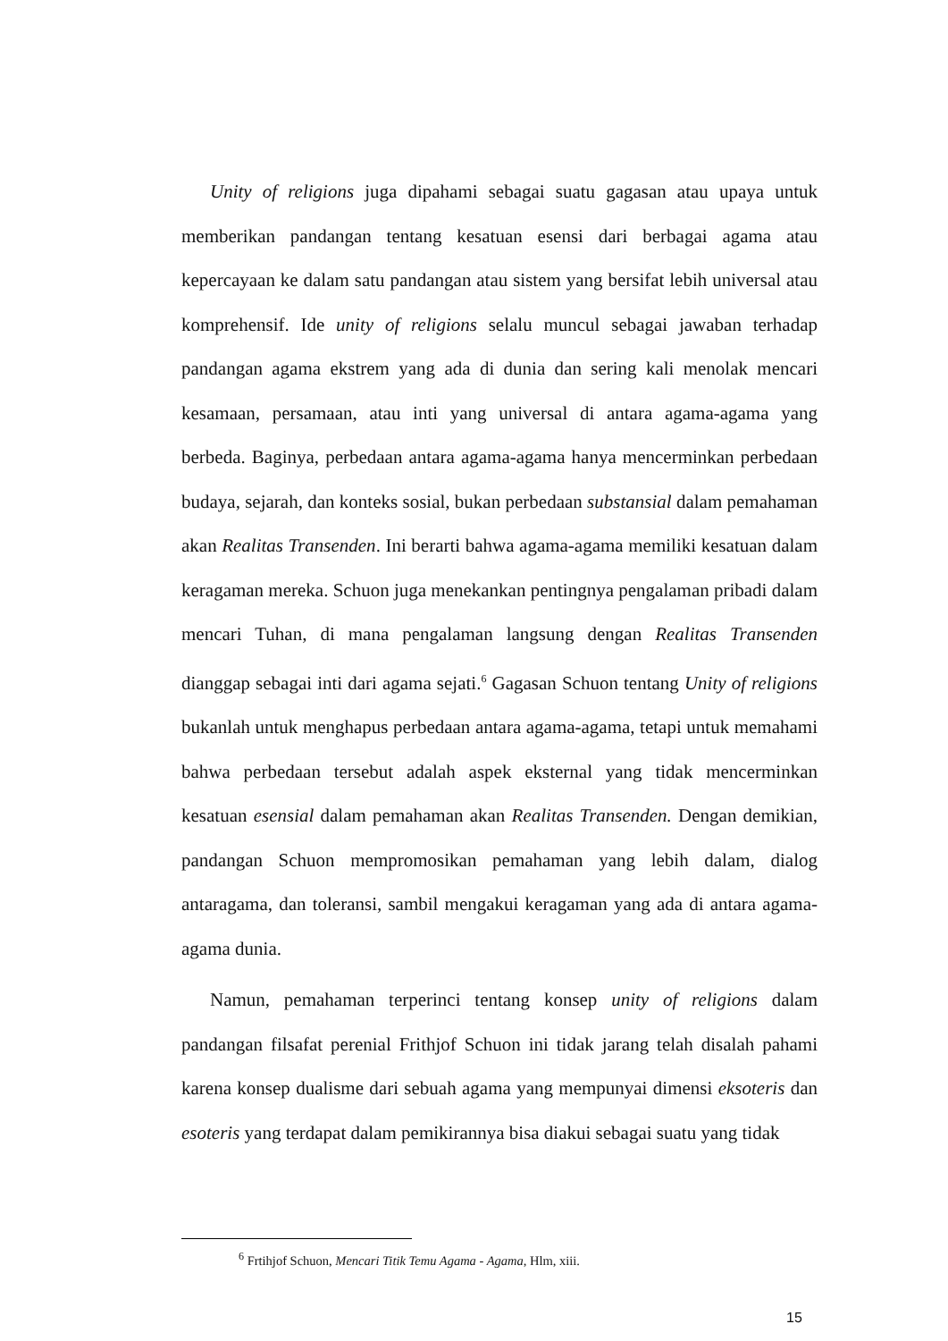Unity of religions juga dipahami sebagai suatu gagasan atau upaya untuk memberikan pandangan tentang kesatuan esensi dari berbagai agama atau kepercayaan ke dalam satu pandangan atau sistem yang bersifat lebih universal atau komprehensif. Ide unity of religions selalu muncul sebagai jawaban terhadap pandangan agama ekstrem yang ada di dunia dan sering kali menolak mencari kesamaan, persamaan, atau inti yang universal di antara agama-agama yang berbeda. Baginya, perbedaan antara agama-agama hanya mencerminkan perbedaan budaya, sejarah, dan konteks sosial, bukan perbedaan substansial dalam pemahaman akan Realitas Transenden. Ini berarti bahwa agama-agama memiliki kesatuan dalam keragaman mereka. Schuon juga menekankan pentingnya pengalaman pribadi dalam mencari Tuhan, di mana pengalaman langsung dengan Realitas Transenden dianggap sebagai inti dari agama sejati.<sup>6</sup> Gagasan Schuon tentang Unity of religions bukanlah untuk menghapus perbedaan antara agama-agama, tetapi untuk memahami bahwa perbedaan tersebut adalah aspek eksternal yang tidak mencerminkan kesatuan esensial dalam pemahaman akan Realitas Transenden. Dengan demikian, pandangan Schuon mempromosikan pemahaman yang lebih dalam, dialog antaragama, dan toleransi, sambil mengakui keragaman yang ada di antara agama-agama dunia.
Namun, pemahaman terperinci tentang konsep unity of religions dalam pandangan filsafat perenial Frithjof Schuon ini tidak jarang telah disalah pahami karena konsep dualisme dari sebuah agama yang mempunyai dimensi eksoteris dan esoteris yang terdapat dalam pemikirannya bisa diakui sebagai suatu yang tidak
<sup>6</sup> Frtihjof Schuon, Mencari Titik Temu Agama - Agama, Hlm, xiii.
15